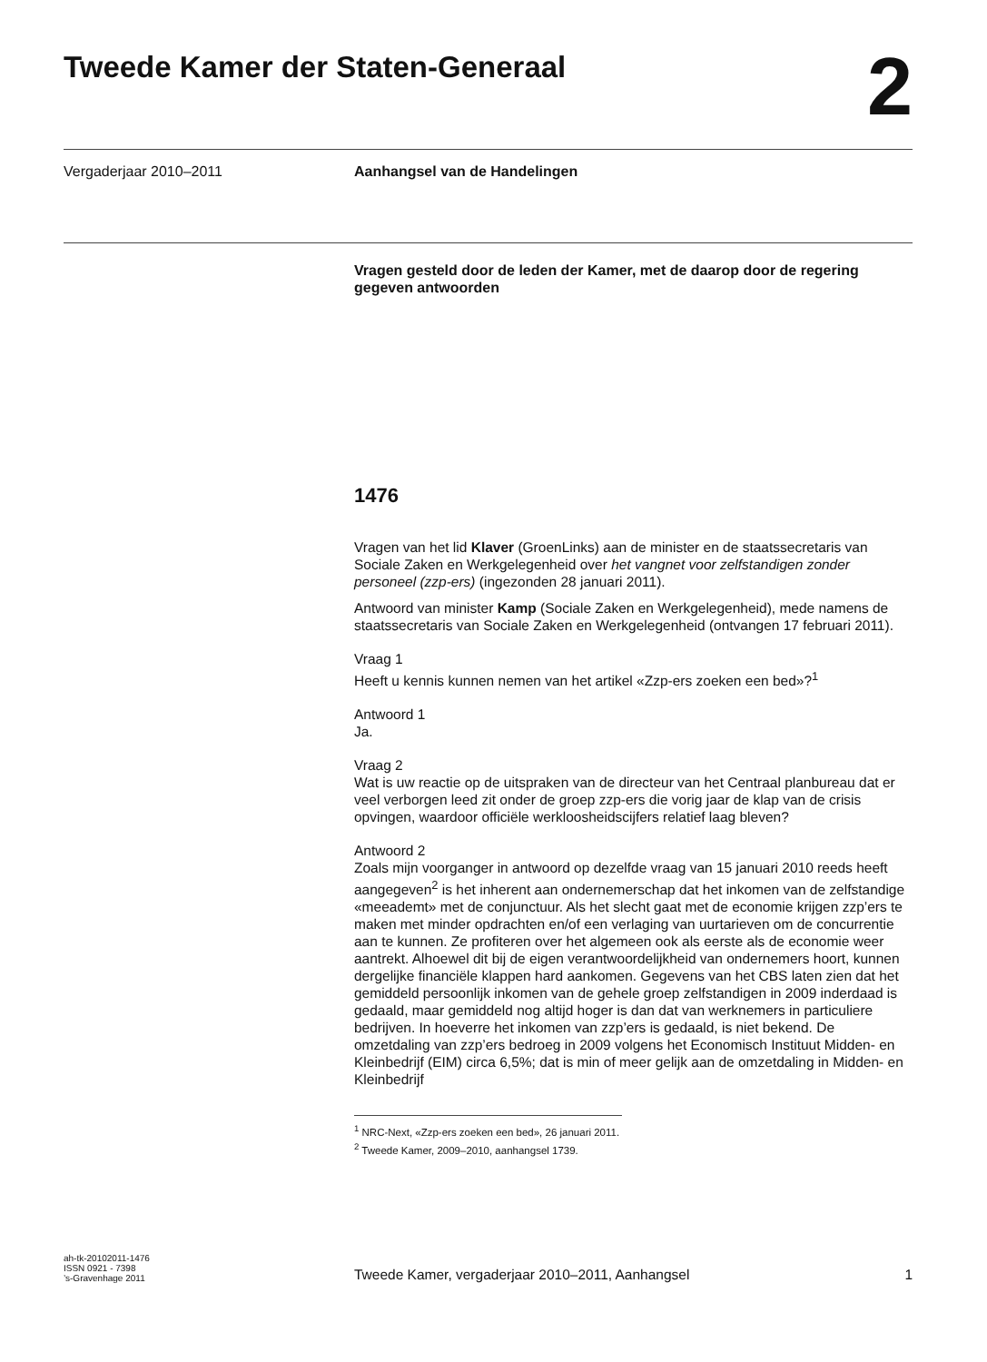Tweede Kamer der Staten-Generaal
2
Vergaderjaar 2010–2011 Aanhangsel van de Handelingen
Vragen gesteld door de leden der Kamer, met de daarop door de regering gegeven antwoorden
1476
Vragen van het lid Klaver (GroenLinks) aan de minister en de staatssecretaris van Sociale Zaken en Werkgelegenheid over het vangnet voor zelfstandigen zonder personeel (zzp-ers) (ingezonden 28 januari 2011).
Antwoord van minister Kamp (Sociale Zaken en Werkgelegenheid), mede namens de staatssecretaris van Sociale Zaken en Werkgelegenheid (ontvangen 17 februari 2011).
Vraag 1
Heeft u kennis kunnen nemen van het artikel «Zzp-ers zoeken een bed»?<sup>1</sup>
Antwoord 1
Ja.
Vraag 2
Wat is uw reactie op de uitspraken van de directeur van het Centraal planbureau dat er veel verborgen leed zit onder de groep zzp-ers die vorig jaar de klap van de crisis opvingen, waardoor officiële werkloosheidscijfers relatief laag bleven?
Antwoord 2
Zoals mijn voorganger in antwoord op dezelfde vraag van 15 januari 2010 reeds heeft aangegeven<sup>2</sup> is het inherent aan ondernemerschap dat het inkomen van de zelfstandige «meeademt» met de conjunctuur. Als het slecht gaat met de economie krijgen zzp’ers te maken met minder opdrachten en/of een verlaging van uurtarieven om de concurrentie aan te kunnen. Ze profiteren over het algemeen ook als eerste als de economie weer aantrekt. Alhoewel dit bij de eigen verantwoordelijkheid van ondernemers hoort, kunnen dergelijke financiële klappen hard aankomen. Gegevens van het CBS laten zien dat het gemiddeld persoonlijk inkomen van de gehele groep zelfstandigen in 2009 inderdaad is gedaald, maar gemiddeld nog altijd hoger is dan dat van werknemers in particuliere bedrijven. In hoeverre het inkomen van zzp’ers is gedaald, is niet bekend. De omzetdaling van zzp’ers bedroeg in 2009 volgens het Economisch Instituut Midden- en Kleinbedrijf (EIM) circa 6,5%; dat is min of meer gelijk aan de omzetdaling in Midden- en Kleinbedrijf
<sup>1</sup> NRC-Next, «Zzp-ers zoeken een bed», 26 januari 2011.
<sup>2</sup> Tweede Kamer, 2009–2010, aanhangsel 1739.
ah-tk-20102011-1476
ISSN 0921 - 7398
’s-Gravenhage 2011
Tweede Kamer, vergaderjaar 2010–2011, Aanhangsel
1